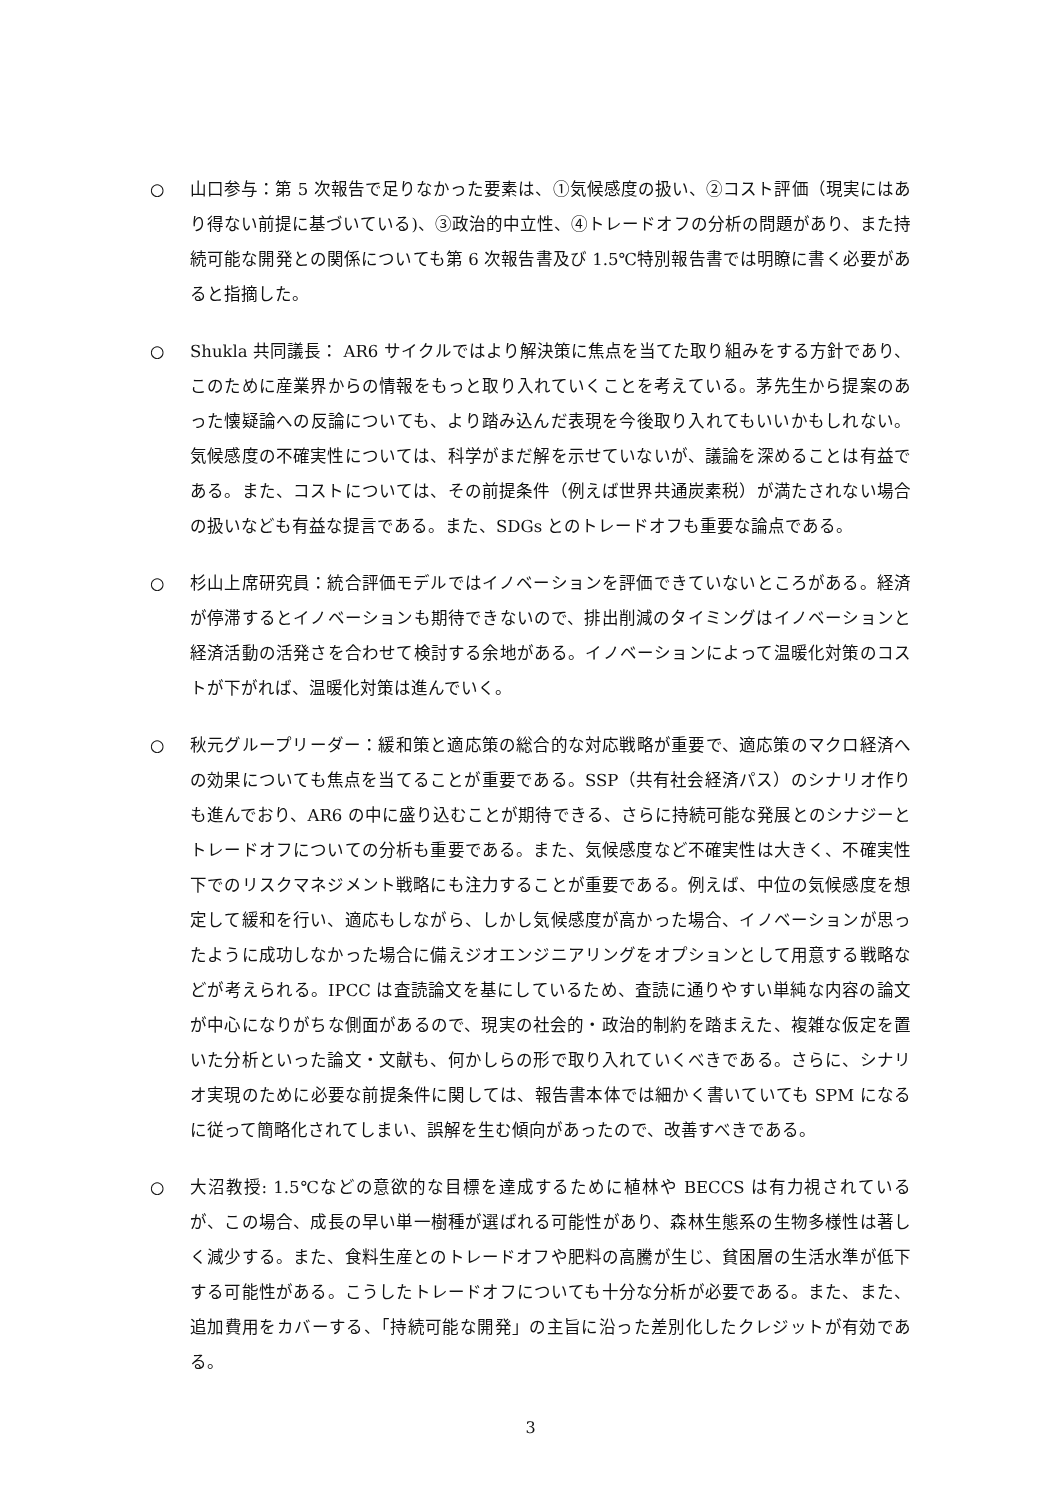○ 山口参与：第 5 次報告で足りなかった要素は、①気候感度の扱い、②コスト評価（現実にはあり得ない前提に基づいている)、③政治的中立性、④トレードオフの分析の問題があり、また持続可能な開発との関係についても第 6 次報告書及び 1.5℃特別報告書では明瞭に書く必要があると指摘した。
○ Shukla 共同議長： AR6 サイクルではより解決策に焦点を当てた取り組みをする方針であり、このために産業界からの情報をもっと取り入れていくことを考えている。茅先生から提案のあった懐疑論への反論についても、より踏み込んだ表現を今後取り入れてもいいかもしれない。気候感度の不確実性については、科学がまだ解を示せていないが、議論を深めることは有益である。また、コストについては、その前提条件（例えば世界共通炭素税）が満たされない場合の扱いなども有益な提言である。また、SDGs とのトレードオフも重要な論点である。
○ 杉山上席研究員：統合評価モデルではイノベーションを評価できていないところがある。経済が停滞するとイノベーションも期待できないので、排出削減のタイミングはイノベーションと経済活動の活発さを合わせて検討する余地がある。イノベーションによって温暖化対策のコストが下がれば、温暖化対策は進んでいく。
○ 秋元グループリーダー：緩和策と適応策の総合的な対応戦略が重要で、適応策のマクロ経済への効果についても焦点を当てることが重要である。SSP（共有社会経済パス）のシナリオ作りも進んでおり、AR6 の中に盛り込むことが期待できる、さらに持続可能な発展とのシナジーとトレードオフについての分析も重要である。また、気候感度など不確実性は大きく、不確実性下でのリスクマネジメント戦略にも注力することが重要である。例えば、中位の気候感度を想定して緩和を行い、適応もしながら、しかし気候感度が高かった場合、イノベーションが思ったように成功しなかった場合に備えジオエンジニアリングをオプションとして用意する戦略などが考えられる。IPCC は査読論文を基にしているため、査読に通りやすい単純な内容の論文が中心になりがちな側面があるので、現実の社会的・政治的制約を踏まえた、複雑な仮定を置いた分析といった論文・文献も、何かしらの形で取り入れていくべきである。さらに、シナリオ実現のために必要な前提条件に関しては、報告書本体では細かく書いていても SPM になるに従って簡略化されてしまい、誤解を生む傾向があったので、改善すべきである。
○ 大沼教授: 1.5℃などの意欲的な目標を達成するために植林や BECCS は有力視されているが、この場合、成長の早い単一樹種が選ばれる可能性があり、森林生態系の生物多様性は著しく減少する。また、食料生産とのトレードオフや肥料の高騰が生じ、貧困層の生活水準が低下する可能性がある。こうしたトレードオフについても十分な分析が必要である。また、また、追加費用をカバーする、「持続可能な開発」の主旨に沿った差別化したクレジットが有効である。
3